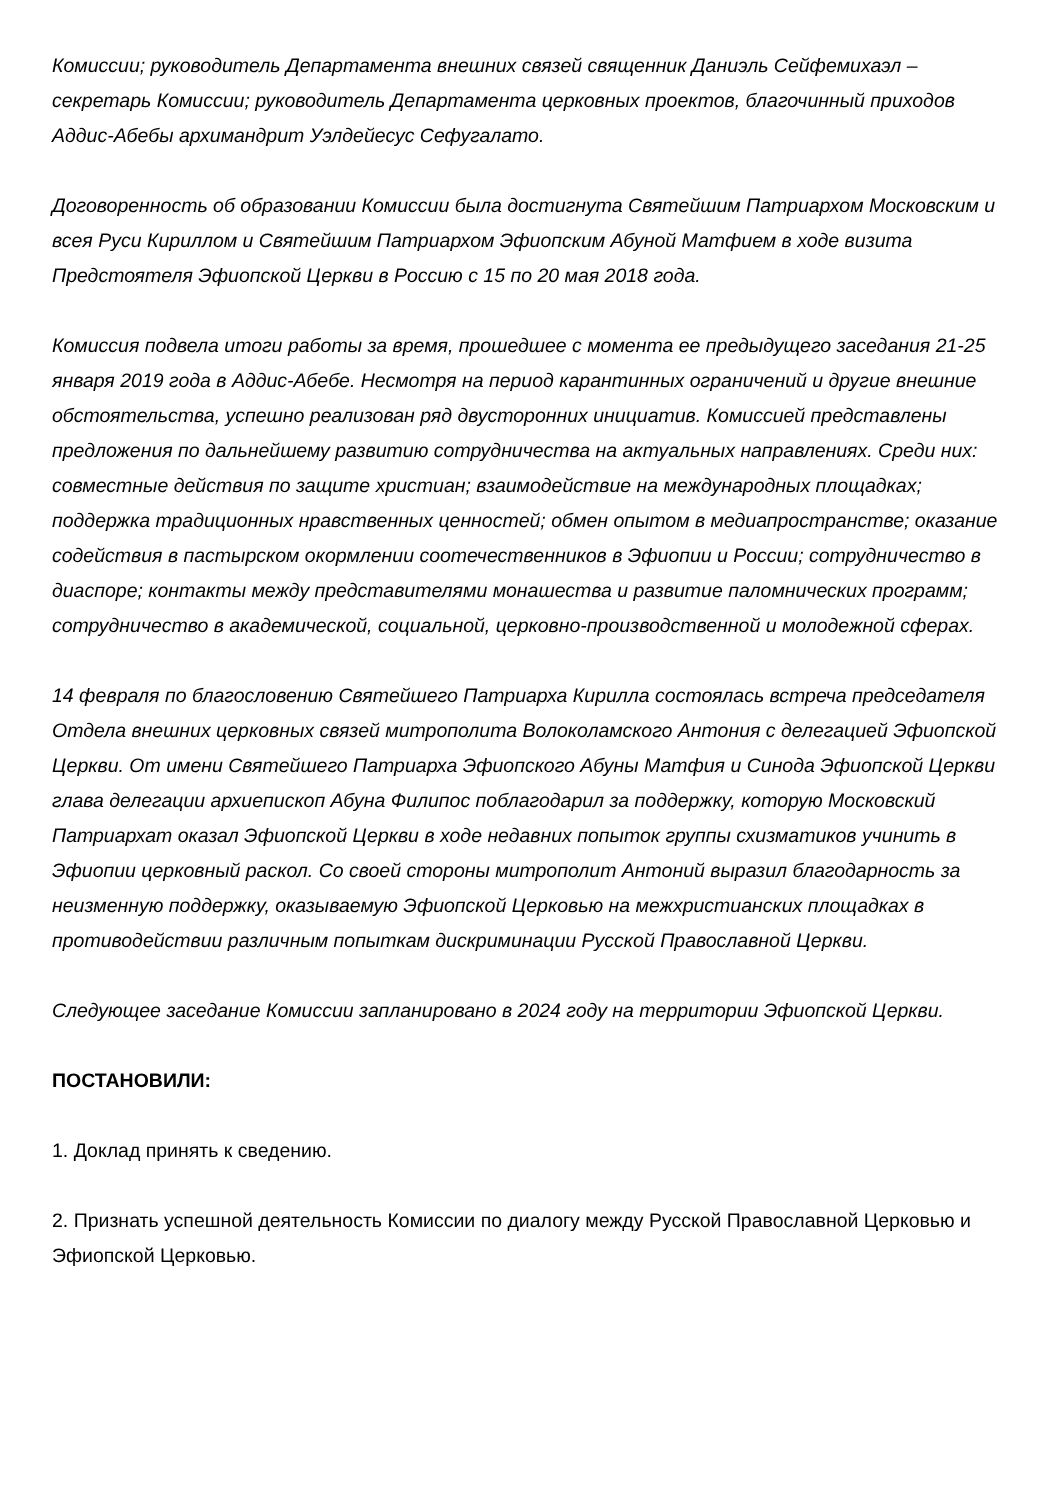Комиссии; руководитель Департамента внешних связей священник Даниэль Сейфемихаэл – секретарь Комиссии; руководитель Департамента церковных проектов, благочинный приходов Аддис-Абебы архимандрит Уэлдейесус Сефугалато.
Договоренность об образовании Комиссии была достигнута Святейшим Патриархом Московским и всея Руси Кириллом и Святейшим Патриархом Эфиопским Абуной Матфием в ходе визита Предстоятеля Эфиопской Церкви в Россию с 15 по 20 мая 2018 года.
Комиссия подвела итоги работы за время, прошедшее с момента ее предыдущего заседания 21-25 января 2019 года в Аддис-Абебе. Несмотря на период карантинных ограничений и другие внешние обстоятельства, успешно реализован ряд двусторонних инициатив. Комиссией представлены предложения по дальнейшему развитию сотрудничества на актуальных направлениях. Среди них: совместные действия по защите христиан; взаимодействие на международных площадках; поддержка традиционных нравственных ценностей; обмен опытом в медиапространстве; оказание содействия в пастырском окормлении соотечественников в Эфиопии и России; сотрудничество в диаспоре; контакты между представителями монашества и развитие паломнических программ; сотрудничество в академической, социальной, церковно-производственной и молодежной сферах.
14 февраля по благословению Святейшего Патриарха Кирилла состоялась встреча председателя Отдела внешних церковных связей митрополита Волоколамского Антония с делегацией Эфиопской Церкви. От имени Святейшего Патриарха Эфиопского Абуны Матфия и Синода Эфиопской Церкви глава делегации архиепископ Абуна Филипос поблагодарил за поддержку, которую Московский Патриархат оказал Эфиопской Церкви в ходе недавних попыток группы схизматиков учинить в Эфиопии церковный раскол. Со своей стороны митрополит Антоний выразил благодарность за неизменную поддержку, оказываемую Эфиопской Церковью на межхристианских площадках в противодействии различным попыткам дискриминации Русской Православной Церкви.
Следующее заседание Комиссии запланировано в 2024 году на территории Эфиопской Церкви.
ПОСТАНОВИЛИ:
1. Доклад принять к сведению.
2. Признать успешной деятельность Комиссии по диалогу между Русской Православной Церковью и Эфиопской Церковью.